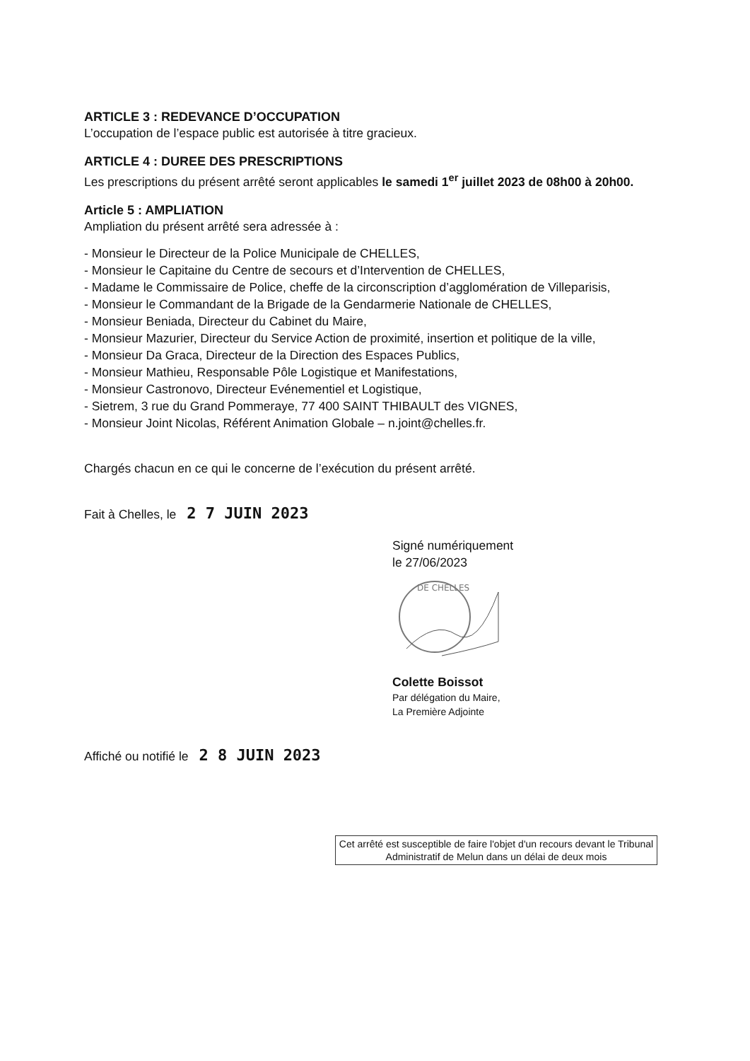ARTICLE 3 : REDEVANCE D’OCCUPATION
L’occupation de l’espace public est autorisée à titre gracieux.
ARTICLE 4 : DUREE DES PRESCRIPTIONS
Les prescriptions du présent arrêté seront applicables le samedi 1<sup>er</sup> juillet 2023 de 08h00 à 20h00.
Article 5 : AMPLIATION
Ampliation du présent arrêté sera adressée à :
- Monsieur le Directeur de la Police Municipale de CHELLES,
- Monsieur le Capitaine du Centre de secours et d’Intervention de CHELLES,
- Madame le Commissaire de Police, cheffe de la circonscription d’agglomération de Villeparisis,
- Monsieur le Commandant de la Brigade de la Gendarmerie Nationale de CHELLES,
- Monsieur Beniada, Directeur du Cabinet du Maire,
- Monsieur Mazurier, Directeur du Service Action de proximité, insertion et politique de la ville,
- Monsieur Da Graca, Directeur de la Direction des Espaces Publics,
- Monsieur Mathieu, Responsable Pôle Logistique et Manifestations,
- Monsieur Castronovo, Directeur Evénementiel et Logistique,
- Sietrem, 3 rue du Grand Pommeraye, 77 400 SAINT THIBAULT des VIGNES,
- Monsieur Joint Nicolas, Référent Animation Globale – n.joint@chelles.fr.
Chargés chacun en ce qui le concerne de l’exécution du présent arrêté.
Fait à Chelles, le 2 7 JUIN 2023
Signé numériquement
le 27/06/2023
DE CHELLES
Colette Boissot
Par délégation du Maire,
La Première Adjointe
Affiché ou notifié le 2 8 JUIN 2023
Cet arrêté est susceptible de faire l'objet d'un recours devant le Tribunal Administratif de Melun dans un délai de deux mois